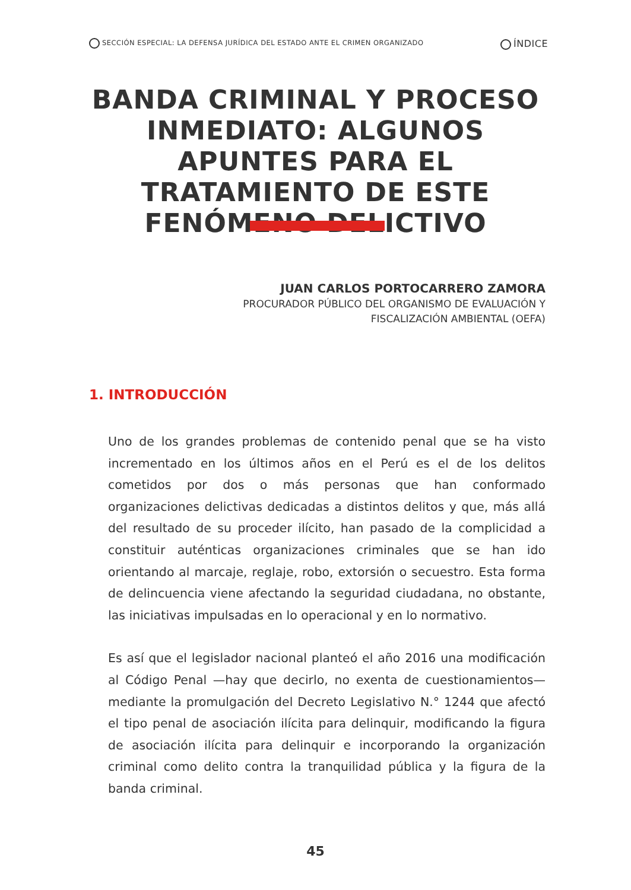SECCIÓN ESPECIAL: LA DEFENSA JURÍDICA DEL ESTADO ANTE EL CRIMEN ORGANIZADO ÍNDICE
BANDA CRIMINAL Y PROCESO INMEDIATO: ALGUNOS APUNTES PARA EL TRATAMIENTO DE ESTE FENÓMENO DELICTIVO
JUAN CARLOS PORTOCARRERO ZAMORA
PROCURADOR PÚBLICO DEL ORGANISMO DE EVALUACIÓN Y
FISCALIZACIÓN AMBIENTAL (OEFA)
1. INTRODUCCIÓN
Uno de los grandes problemas de contenido penal que se ha visto incrementado en los últimos años en el Perú es el de los delitos cometidos por dos o más personas que han conformado organizaciones delictivas dedicadas a distintos delitos y que, más allá del resultado de su proceder ilícito, han pasado de la complicidad a constituir auténticas organizaciones criminales que se han ido orientando al marcaje, reglaje, robo, extorsión o secuestro. Esta forma de delincuencia viene afectando la seguridad ciudadana, no obstante, las iniciativas impulsadas en lo operacional y en lo normativo.
Es así que el legislador nacional planteó el año 2016 una modificación al Código Penal —hay que decirlo, no exenta de cuestionamientos— mediante la promulgación del Decreto Legislativo N.° 1244 que afectó el tipo penal de asociación ilícita para delinquir, modificando la figura de asociación ilícita para delinquir e incorporando la organización criminal como delito contra la tranquilidad pública y la figura de la banda criminal.
45